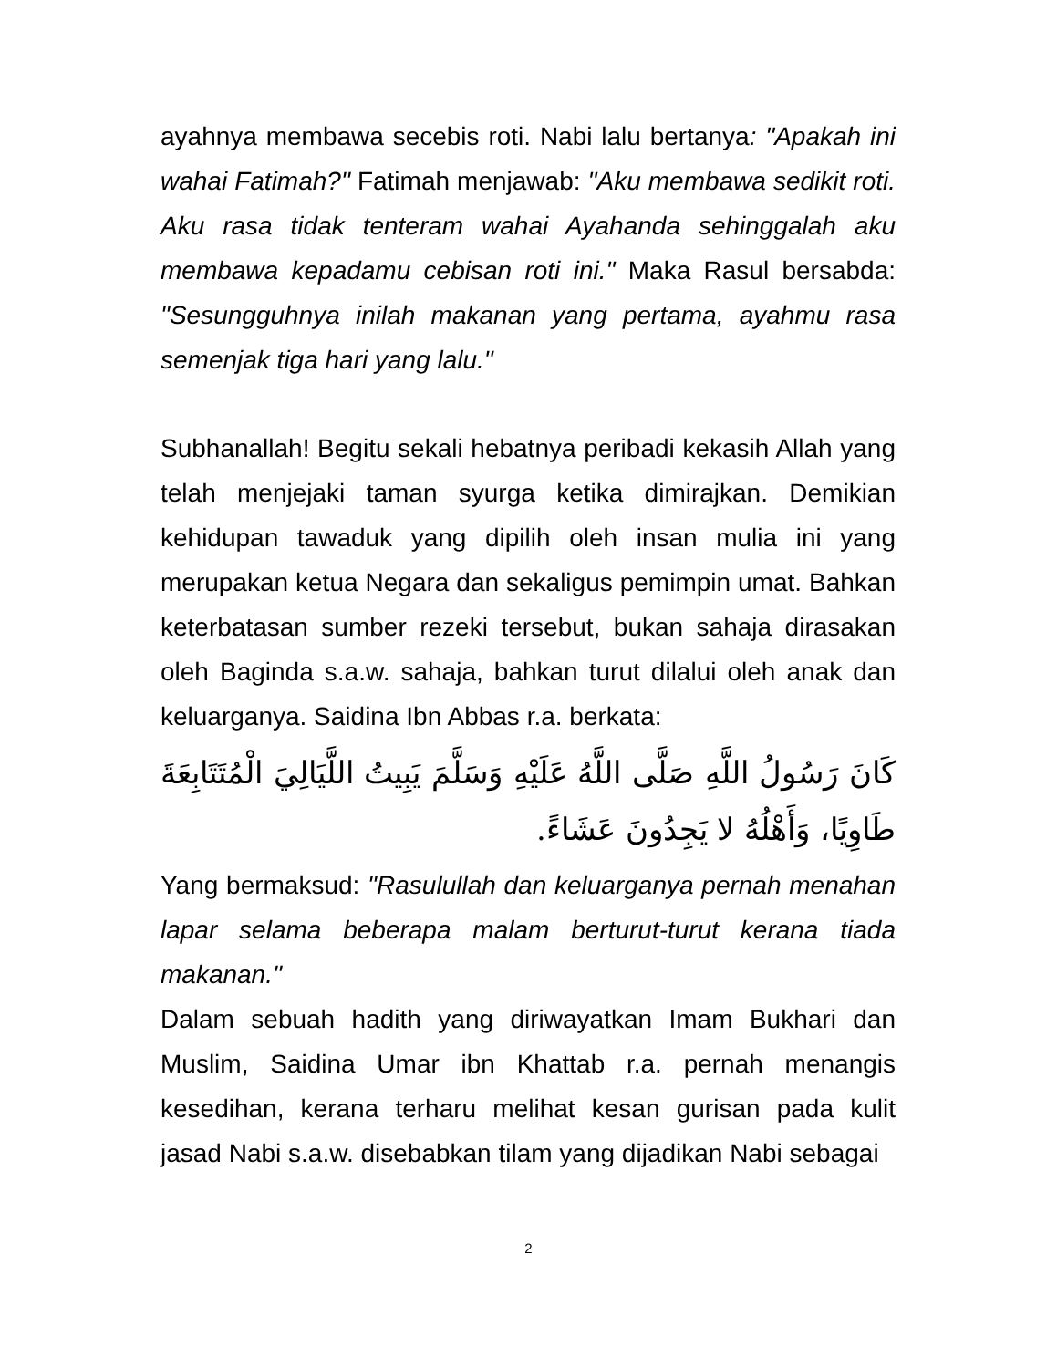ayahnya membawa secebis roti. Nabi lalu bertanya: "Apakah ini wahai Fatimah?" Fatimah menjawab: "Aku membawa sedikit roti. Aku rasa tidak tenteram wahai Ayahanda sehinggalah aku membawa kepadamu cebisan roti ini." Maka Rasul bersabda: "Sesungguhnya inilah makanan yang pertama, ayahmu rasa semenjak tiga hari yang lalu."
Subhanallah! Begitu sekali hebatnya peribadi kekasih Allah yang telah menjejaki taman syurga ketika dimirajkan. Demikian kehidupan tawaduk yang dipilih oleh insan mulia ini yang merupakan ketua Negara dan sekaligus pemimpin umat. Bahkan keterbatasan sumber rezeki tersebut, bukan sahaja dirasakan oleh Baginda s.a.w. sahaja, bahkan turut dilalui oleh anak dan keluarganya. Saidina Ibn Abbas r.a. berkata:
كَانَ رَسُولُ اللَّهِ صَلَّى اللَّهُ عَلَيْهِ وَسَلَّمَ يَبِيتُ اللَّيَالِيَ الْمُتَتَابِعَةَ طَاوِيًا، وَأَهْلُهُ لا يَجِدُونَ عَشَاءً.
Yang bermaksud: "Rasulullah dan keluarganya pernah menahan lapar selama beberapa malam berturut-turut kerana tiada makanan."
Dalam sebuah hadith yang diriwayatkan Imam Bukhari dan Muslim, Saidina Umar ibn Khattab r.a. pernah menangis kesedihan, kerana terharu melihat kesan gurisan pada kulit jasad Nabi s.a.w. disebabkan tilam yang dijadikan Nabi sebagai
2